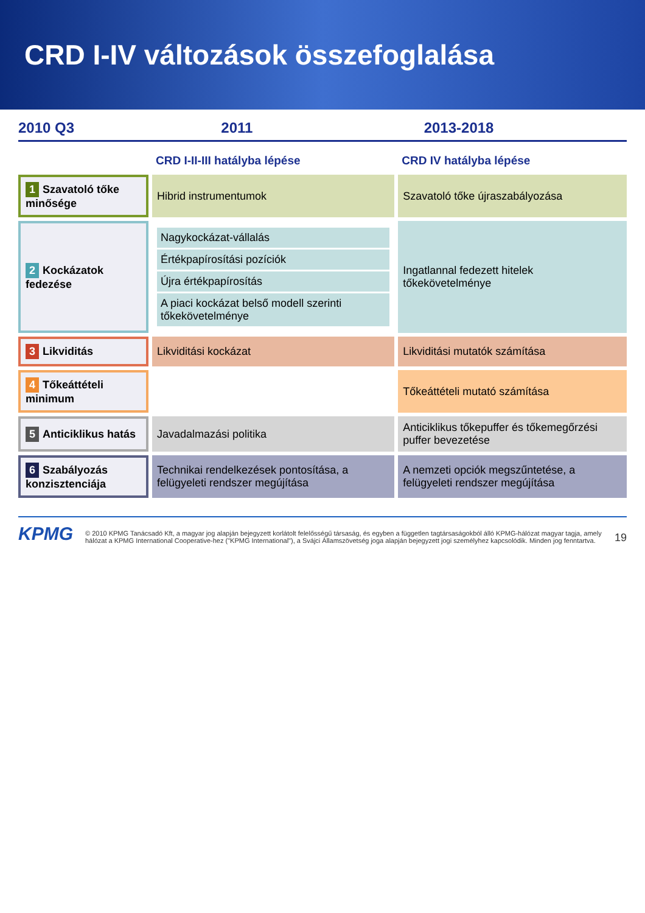CRD I-IV változások összefoglalása
2010 Q3 2011 2013-2018
| | CRD I-II-III hatályba lépése | CRD IV hatályba lépése |
| --- | --- | --- |
| 1 Szavatoló tőke minősége | Hibrid instrumentumok | Szavatoló tőke újraszabályozása |
| 2 Kockázatok fedezése | Nagykockázat-vállalás Értékpapírosítási pozíciók Újra értékpapírosítás A piaci kockázat belső modell szerinti tőkekövetelménye | Ingatlannal fedezett hitelek tőkekövetelménye |
| 3 Likviditás | Likviditási kockázat | Likviditási mutatók számítása |
| 4 Tőkeáttételi minimum | | Tőkeáttételi mutató számítása |
| 5 Anticiklikus hatás | Javadalmazási politika | Anticiklikus tőkepuffer és tőkemegőrzési puffer bevezetése |
| 6 Szabályozás konzisztenciája | Technikai rendelkezések pontosítása, a felügyeleti rendszer megújítása | A nemzeti opciók megszűntetése, a felügyeleti rendszer megújítása |
KPMG
© 2010 KPMG Tanácsadó Kft, a magyar jog alapján bejegyzett korlátolt felelősségű társaság, és egyben a független tagtársaságokból álló KPMG-hálózat magyar tagja, amely hálózat a KPMG International Cooperative-hez ("KPMG International"), a Svájci Államszövetség joga alapján bejegyzett jogi személyhez kapcsolódik. Minden jog fenntartva.
19